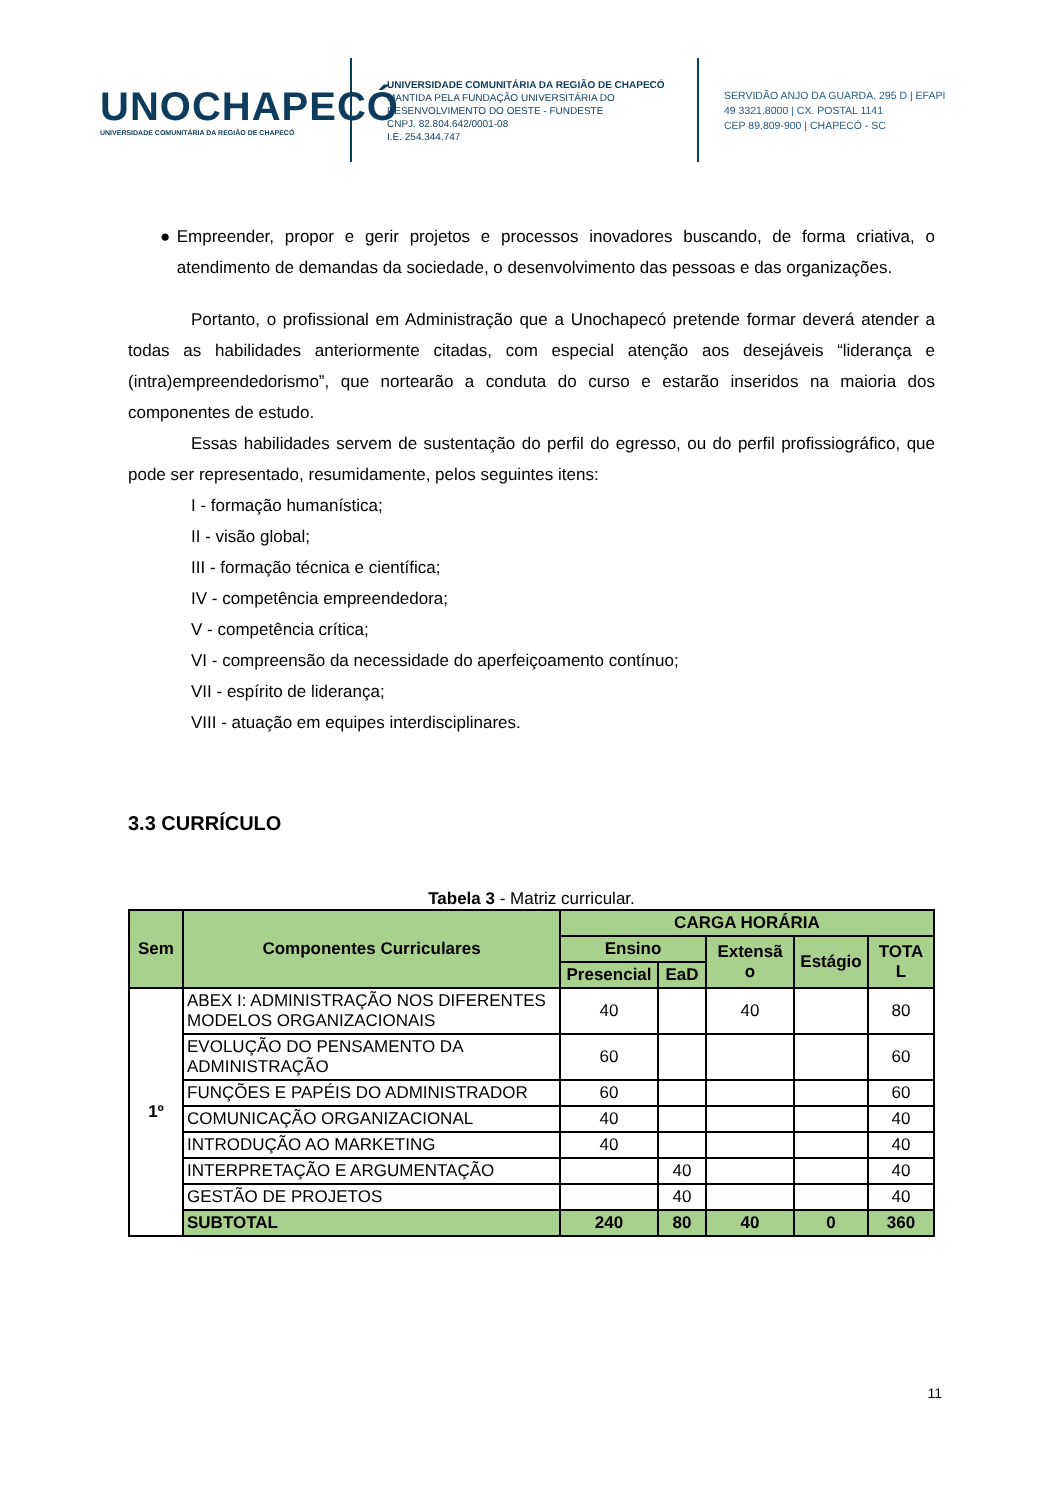UNOCHAPECÓ
UNIVERSIDADE COMUNITÁRIA DA REGIÃO DE CHAPECÓ
UNIVERSIDADE COMUNITÁRIA DA REGIÃO DE CHAPECÓ
MANTIDA PELA FUNDAÇÃO UNIVERSITÁRIA DO DESENVOLVIMENTO DO OESTE - FUNDESTE
CNPJ. 82.804.642/0001-08
I.E. 254.344.747
SERVIDÃO ANJO DA GUARDA, 295 D | EFAPI
49 3321.8000 | CX. POSTAL 1141
CEP 89.809-900 | CHAPECÓ - SC
● Empreender, propor e gerir projetos e processos inovadores buscando, de forma criativa, o atendimento de demandas da sociedade, o desenvolvimento das pessoas e das organizações.
Portanto, o profissional em Administração que a Unochapecó pretende formar deverá atender a todas as habilidades anteriormente citadas, com especial atenção aos desejáveis “liderança e (intra)empreendedorismo”, que nortearão a conduta do curso e estarão inseridos na maioria dos componentes de estudo.
Essas habilidades servem de sustentação do perfil do egresso, ou do perfil profissiográfico, que pode ser representado, resumidamente, pelos seguintes itens:
I - formação humanística;
II - visão global;
III - formação técnica e científica;
IV - competência empreendedora;
V - competência crítica;
VI - compreensão da necessidade do aperfeiçoamento contínuo;
VII - espírito de liderança;
VIII - atuação em equipes interdisciplinares.
3.3 CURRÍCULO
Tabela 3 - Matriz curricular.
| Sem | Componentes Curriculares | CARGA HORÁRIA | | | | |
| --- | --- | --- | --- | --- | --- | --- |
| | | Ensino | | Extensã o | Estágio | TOTA L |
| | | Presencial | EaD | | | |
| 1º | ABEX I: ADMINISTRAÇÃO NOS DIFERENTES MODELOS ORGANIZACIONAIS | 40 | | 40 | | 80 |
| | EVOLUÇÃO DO PENSAMENTO DA ADMINISTRAÇÃO | 60 | | | | 60 |
| | FUNÇÕES E PAPÉIS DO ADMINISTRADOR | 60 | | | | 60 |
| | COMUNICAÇÃO ORGANIZACIONAL | 40 | | | | 40 |
| | INTRODUÇÃO AO MARKETING | 40 | | | | 40 |
| | INTERPRETAÇÃO E ARGUMENTAÇÃO | | 40 | | | 40 |
| | GESTÃO DE PROJETOS | | 40 | | | 40 |
| | SUBTOTAL | 240 | 80 | 40 | 0 | 360 |
11